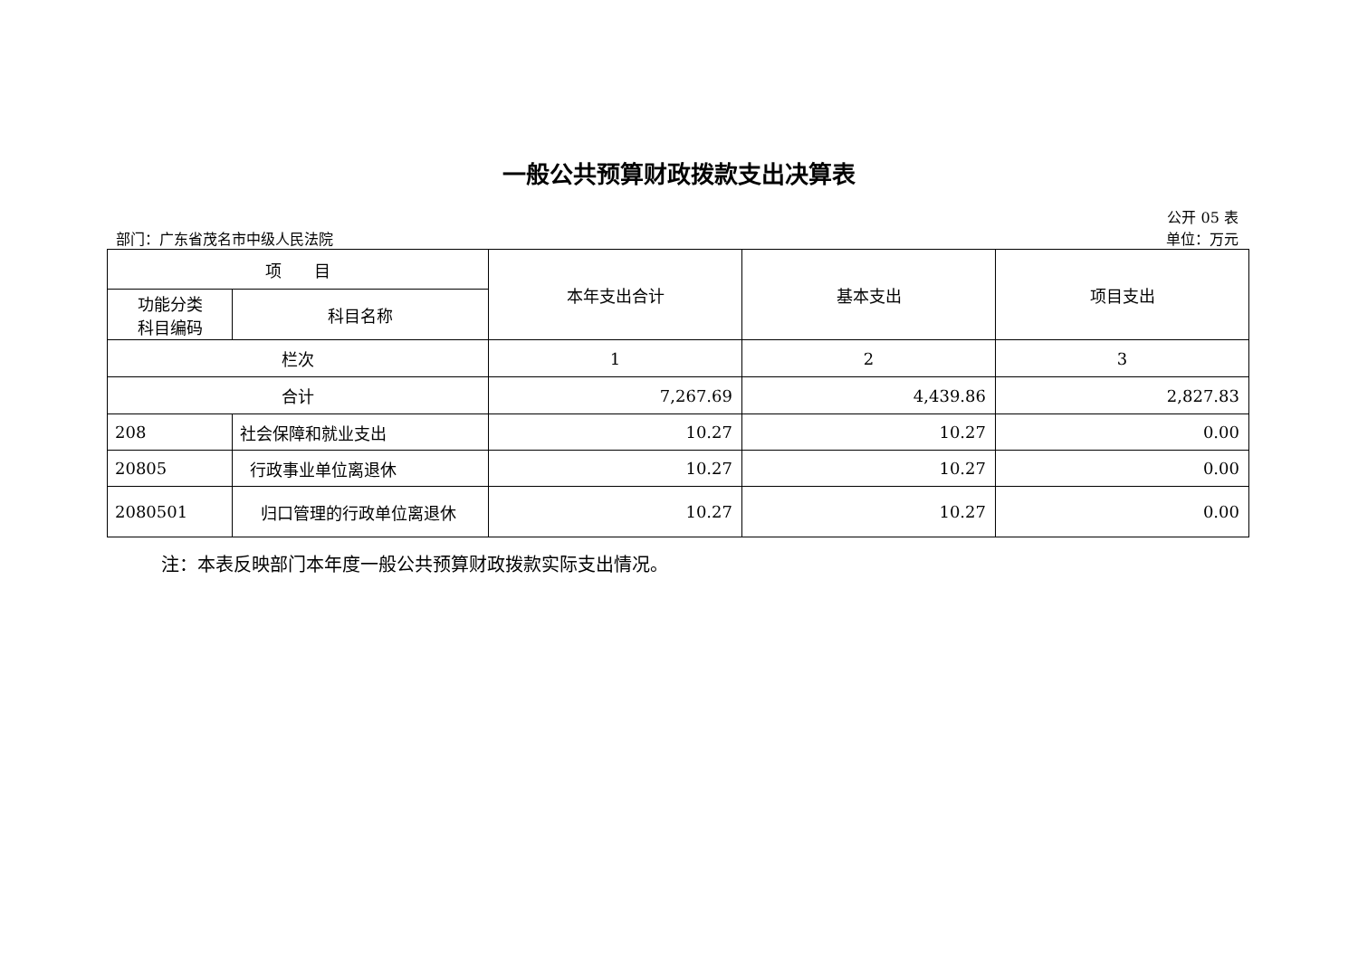一般公共预算财政拨款支出决算表
公开 05 表
部门：广东省茂名市中级人民法院 单位：万元
| 项 目 | | 本年支出合计 | 基本支出 | 项目支出 |
| --- | --- | --- | --- | --- |
| 功能分类 科目编码 | 科目名称 | | | |
| 栏次 | | 1 | 2 | 3 |
| 合计 | | 7,267.69 | 4,439.86 | 2,827.83 |
| 208 | 社会保障和就业支出 | 10.27 | 10.27 | 0.00 |
| 20805 | 行政事业单位离退休 | 10.27 | 10.27 | 0.00 |
| 2080501 | 归口管理的行政单位离退休 | 10.27 | 10.27 | 0.00 |
注：本表反映部门本年度一般公共预算财政拨款实际支出情况。